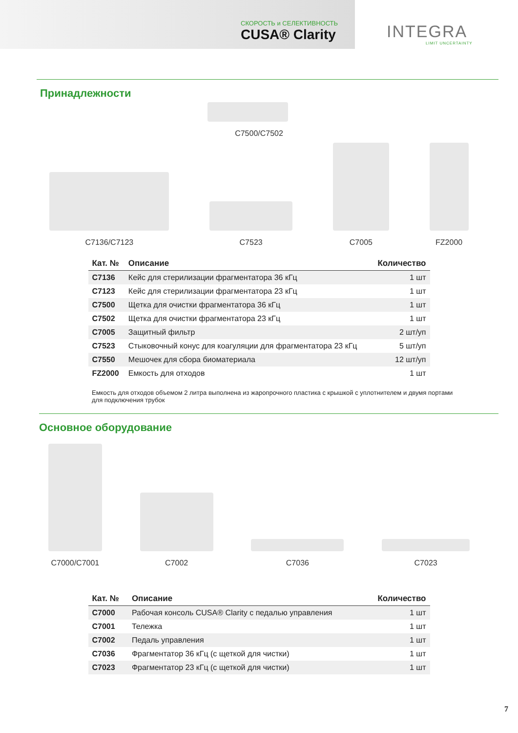СКОРОСТЬ и СЕЛЕКТИВНОСТЬ
CUSA® Clarity
INTEGRA
LIMIT UNCERTAINTY
Принадлежности
C7500/C7502
C7136/C7123
C7523
C7005
FZ2000
| Кат. № | Описание | Количество |
| --- | --- | --- |
| C7136 | Кейс для стерилизации фрагментатора 36 кГц | 1 шт |
| C7123 | Кейс для стерилизации фрагментатора 23 кГц | 1 шт |
| C7500 | Щетка для очистки фрагментатора 36 кГц | 1 шт |
| C7502 | Щетка для очистки фрагментатора 23 кГц | 1 шт |
| C7005 | Защитный фильтр | 2 шт/уп |
| C7523 | Стыковочный конус для коагуляции для фрагментатора 23 кГц | 5 шт/уп |
| C7550 | Мешочек для сбора биоматериала | 12 шт/уп |
| FZ2000 | Емкость для отходов | 1 шт |
Емкость для отходов объемом 2 литра выполнена из жаропрочного пластика с крышкой с уплотнителем и двумя портами для подключения трубок
Основное оборудование
C7000/C7001
C7002
C7036
C7023
| Кат. № | Описание | Количество |
| --- | --- | --- |
| C7000 | Рабочая консоль CUSA® Clarity с педалью управления | 1 шт |
| C7001 | Тележка | 1 шт |
| C7002 | Педаль управления | 1 шт |
| C7036 | Фрагментатор 36 кГц (с щеткой для чистки) | 1 шт |
| C7023 | Фрагментатор 23 кГц (с щеткой для чистки) | 1 шт |
7